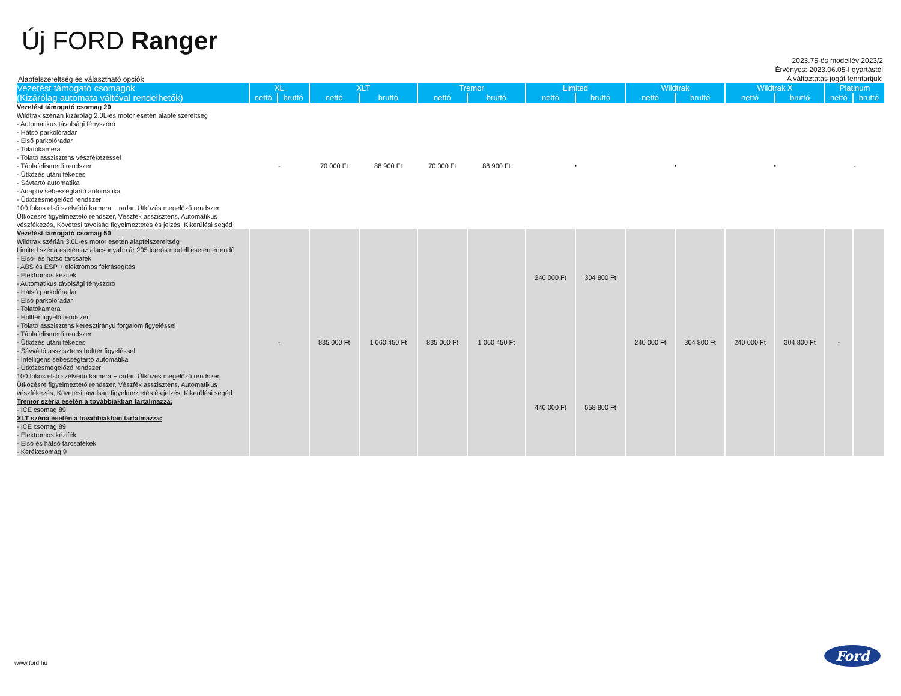Új FORD Ranger
Alapfelszereltség és választható opciók
2023.75-ös modellév 2023/2
Érvényes: 2023.06.05-I gyártástól
A változtatás jogát fenntartjuk!
| Vezetést támogató csomagok (Kizárólag automata váltóval rendelhetők) | XL | | XLT | | Tremor | | Limited | | Wildtrak | | Wildtrak X | | Platinum | |
| --- | --- | --- | --- | --- | --- | --- | --- | --- | --- | --- | --- | --- | --- | --- |
| | nettó | bruttó | nettó | bruttó | nettó | bruttó | nettó | bruttó | nettó | bruttó | nettó | bruttó | nettó | bruttó |
| Vezetést támogató csomag 20 Wildtrak szérián kizárólag 2.0L-es motor esetén alapfelszereltség - Automatikus távolsági fényszóró - Hátsó parkolóradar - Első parkolóradar - Tolatókamera - Tolató asszisztens vészfékezéssel - Táblafelismerő rendszer - Ütközés utáni fékezés - Sávtartó automatika - Adaptív sebességtartó automatika - Ütközésmegelőző rendszer: 100 fokos első szélvédő kamera + radar, Ütközés megelőző rendszer, Ütközésre figyelmeztető rendszer, Vészfék asszisztens, Automatikus vészfékezés, Követési távolság figyelmeztetés és jelzés, Kikerülési segéd | - | | 70 000 Ft | 88 900 Ft | 70 000 Ft | 88 900 Ft | • | | • | | • | | - | |
| Vezetést támogató csomag 50 Wildtrak szérián 3.0L-es motor esetén alapfelszereltség Limited széria esetén az alacsonyabb ár 205 lóerős modell esetén értendő - Első- és hátsó tárcsafék - ABS és ESP + elektromos fékrásegítés - Elektromos kézifék - Automatikus távolsági fényszóró - Hátsó parkolóradar - Első parkolóradar - Tolatókamera - Holttér figyelő rendszer - Tolató asszisztens keresztirányú forgalom figyeléssel - Táblafelismerő rendszer - Ütközés utáni fékezés - Sávváltó asszisztens holttér figyeléssel - Intelligens sebességtartó automatika - Ütközésmegelőző rendszer: 100 fokos első szélvédő kamera + radar, Ütközés megelőző rendszer, Ütközésre figyelmeztető rendszer, Vészfék asszisztens, Automatikus vészfékezés, Követési távolság figyelmeztetés és jelzés, Kikerülési segéd Tremor széria esetén a továbbiakban tartalmazza: - ICE csomag 89 XLT széria esetén a továbbiakban tartalmazza: - ICE csomag 89 - Elektromos kézifék - Első és hátsó tárcsafékek - Kerékcsomag 9 | - | | 835 000 Ft | 1 060 450 Ft | 835 000 Ft | 1 060 450 Ft | 240 000 Ft 440 000 Ft | 304 800 Ft 558 800 Ft | 240 000 Ft | 304 800 Ft | 240 000 Ft | 304 800 Ft | - | |
www.ford.hu
Ford